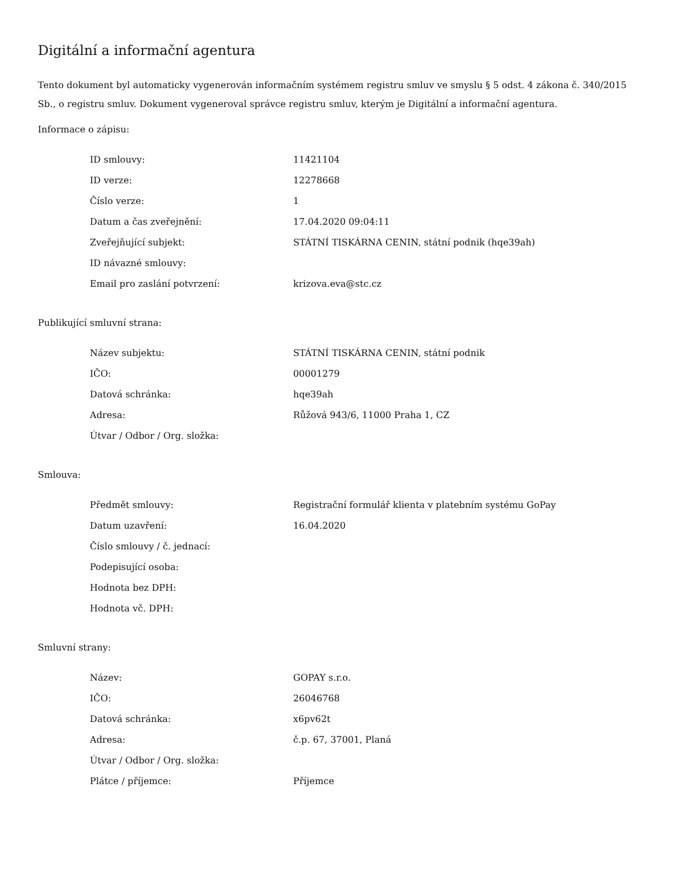Digitální a informační agentura
Tento dokument byl automaticky vygenerován informačním systémem registru smluv ve smyslu § 5 odst. 4 zákona č. 340/2015 Sb., o registru smluv. Dokument vygeneroval správce registru smluv, kterým je Digitální a informační agentura.
Informace o zápisu:
| ID smlouvy: | 11421104 |
| ID verze: | 12278668 |
| Číslo verze: | 1 |
| Datum a čas zveřejnění: | 17.04.2020 09:04:11 |
| Zveřejňující subjekt: | STÁTNÍ TISKÁRNA CENIN, státní podnik (hqe39ah) |
| ID návazné smlouvy: | |
| Email pro zaslání potvrzení: | krizova.eva@stc.cz |
Publikující smluvní strana:
| Název subjektu: | STÁTNÍ TISKÁRNA CENIN, státní podnik |
| IČO: | 00001279 |
| Datová schránka: | hqe39ah |
| Adresa: | Růžová 943/6, 11000 Praha 1, CZ |
| Útvar / Odbor / Org. složka: | |
Smlouva:
| Předmět smlouvy: | Registrační formulář klienta v platebním systému GoPay |
| Datum uzavření: | 16.04.2020 |
| Číslo smlouvy / č. jednací: | |
| Podepisující osoba: | |
| Hodnota bez DPH: | |
| Hodnota vč. DPH: | |
Smluvní strany:
| Název: | GOPAY s.r.o. |
| IČO: | 26046768 |
| Datová schránka: | x6pv62t |
| Adresa: | č.p. 67, 37001, Planá |
| Útvar / Odbor / Org. složka: | |
| Plátce / příjemce: | Příjemce |